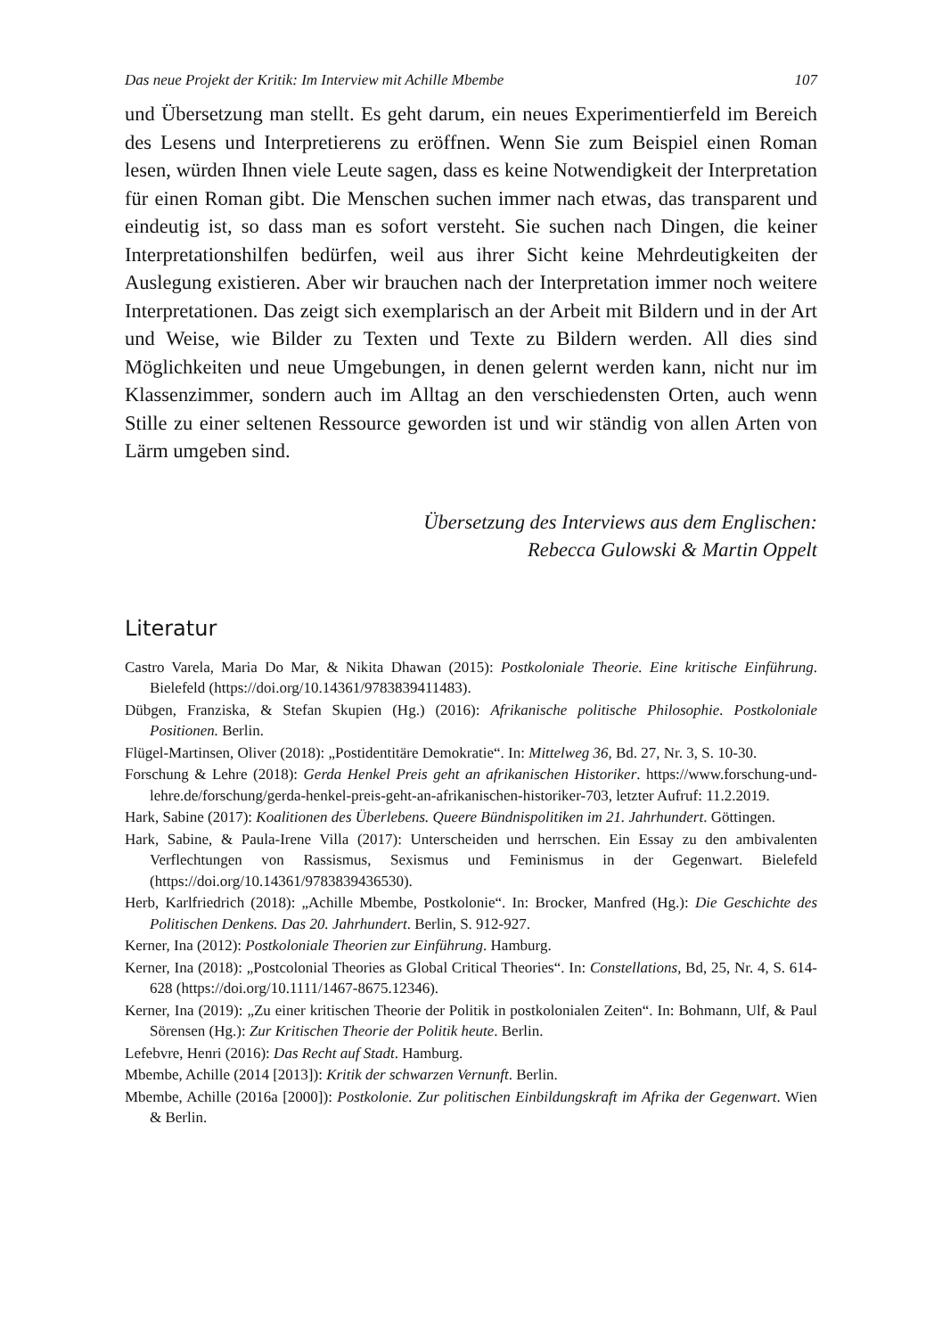Das neue Projekt der Kritik: Im Interview mit Achille Mbembe 107
und Übersetzung man stellt. Es geht darum, ein neues Experimentierfeld im Bereich des Lesens und Interpretierens zu eröffnen. Wenn Sie zum Beispiel einen Roman lesen, würden Ihnen viele Leute sagen, dass es keine Notwendigkeit der Interpretation für einen Roman gibt. Die Menschen suchen immer nach etwas, das transparent und eindeutig ist, so dass man es sofort versteht. Sie suchen nach Dingen, die keiner Interpretationshilfen bedürfen, weil aus ihrer Sicht keine Mehrdeutigkeiten der Auslegung existieren. Aber wir brauchen nach der Interpretation immer noch weitere Interpretationen. Das zeigt sich exemplarisch an der Arbeit mit Bildern und in der Art und Weise, wie Bilder zu Texten und Texte zu Bildern werden. All dies sind Möglichkeiten und neue Umgebungen, in denen gelernt werden kann, nicht nur im Klassenzimmer, sondern auch im Alltag an den verschiedensten Orten, auch wenn Stille zu einer seltenen Ressource geworden ist und wir ständig von allen Arten von Lärm umgeben sind.
Übersetzung des Interviews aus dem Englischen:
Rebecca Gulowski & Martin Oppelt
Literatur
Castro Varela, Maria Do Mar, & Nikita Dhawan (2015): Postkoloniale Theorie. Eine kritische Einführung. Bielefeld (https://doi.org/10.14361/9783839411483).
Dübgen, Franziska, & Stefan Skupien (Hg.) (2016): Afrikanische politische Philosophie. Postkoloniale Positionen. Berlin.
Flügel-Martinsen, Oliver (2018): „Postidentitäre Demokratie“. In: Mittelweg 36, Bd. 27, Nr. 3, S. 10-30.
Forschung & Lehre (2018): Gerda Henkel Preis geht an afrikanischen Historiker. https://www.forschung-und-lehre.de/forschung/gerda-henkel-preis-geht-an-afrikanischen-historiker-703, letzter Aufruf: 11.2.2019.
Hark, Sabine (2017): Koalitionen des Überlebens. Queere Bündnispolitiken im 21. Jahrhundert. Göttingen.
Hark, Sabine, & Paula-Irene Villa (2017): Unterscheiden und herrschen. Ein Essay zu den ambivalenten Verflechtungen von Rassismus, Sexismus und Feminismus in der Gegenwart. Bielefeld (https://doi.org/10.14361/9783839436530).
Herb, Karlfriedrich (2018): „Achille Mbembe, Postkolonie“. In: Brocker, Manfred (Hg.): Die Geschichte des Politischen Denkens. Das 20. Jahrhundert. Berlin, S. 912-927.
Kerner, Ina (2012): Postkoloniale Theorien zur Einführung. Hamburg.
Kerner, Ina (2018): „Postcolonial Theories as Global Critical Theories“. In: Constellations, Bd, 25, Nr. 4, S. 614-628 (https://doi.org/10.1111/1467-8675.12346).
Kerner, Ina (2019): „Zu einer kritischen Theorie der Politik in postkolonialen Zeiten“. In: Bohmann, Ulf, & Paul Sörensen (Hg.): Zur Kritischen Theorie der Politik heute. Berlin.
Lefebvre, Henri (2016): Das Recht auf Stadt. Hamburg.
Mbembe, Achille (2014 [2013]): Kritik der schwarzen Vernunft. Berlin.
Mbembe, Achille (2016a [2000]): Postkolonie. Zur politischen Einbildungskraft im Afrika der Gegenwart. Wien & Berlin.